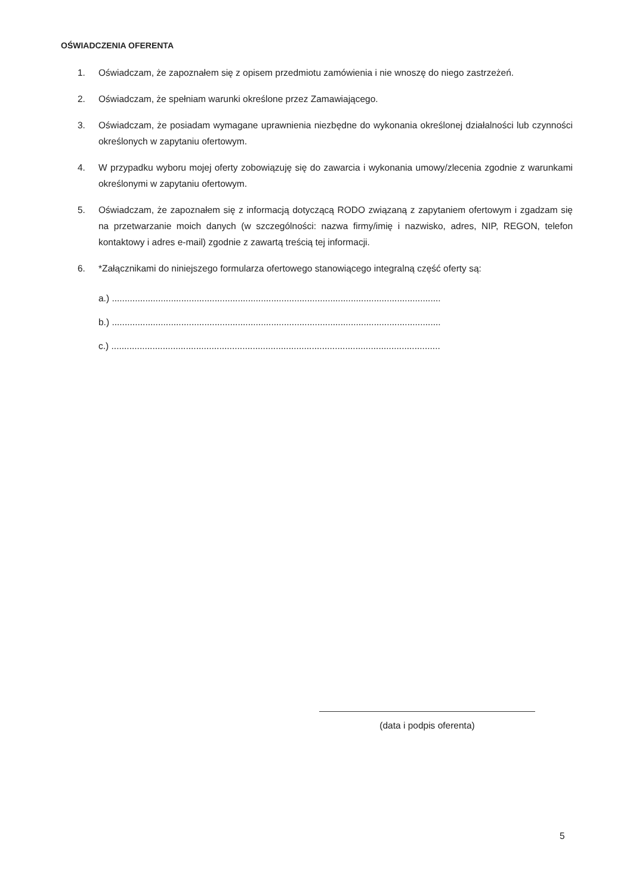OŚWIADCZENIA OFERENTA
1. Oświadczam, że zapoznałem się z opisem przedmiotu zamówienia i nie wnoszę do niego zastrzeżeń.
2. Oświadczam, że spełniam warunki określone przez Zamawiającego.
3. Oświadczam, że posiadam wymagane uprawnienia niezbędne do wykonania określonej działalności lub czynności określonych w zapytaniu ofertowym.
4. W przypadku wyboru mojej oferty zobowiązuję się do zawarcia i wykonania umowy/zlecenia zgodnie z warunkami określonymi w zapytaniu ofertowym.
5. Oświadczam, że zapoznałem się z informacją dotyczącą RODO związaną z zapytaniem ofertowym i zgadzam się na przetwarzanie moich danych (w szczególności: nazwa firmy/imię i nazwisko, adres, NIP, REGON, telefon kontaktowy i adres e-mail) zgodnie z zawartą treścią tej informacji.
6. *Załącznikami do niniejszego formularza ofertowego stanowiącego integralną część oferty są:
a.) ................................................................................................................................
b.) ................................................................................................................................
c.) ................................................................................................................................
(data i podpis oferenta)
5